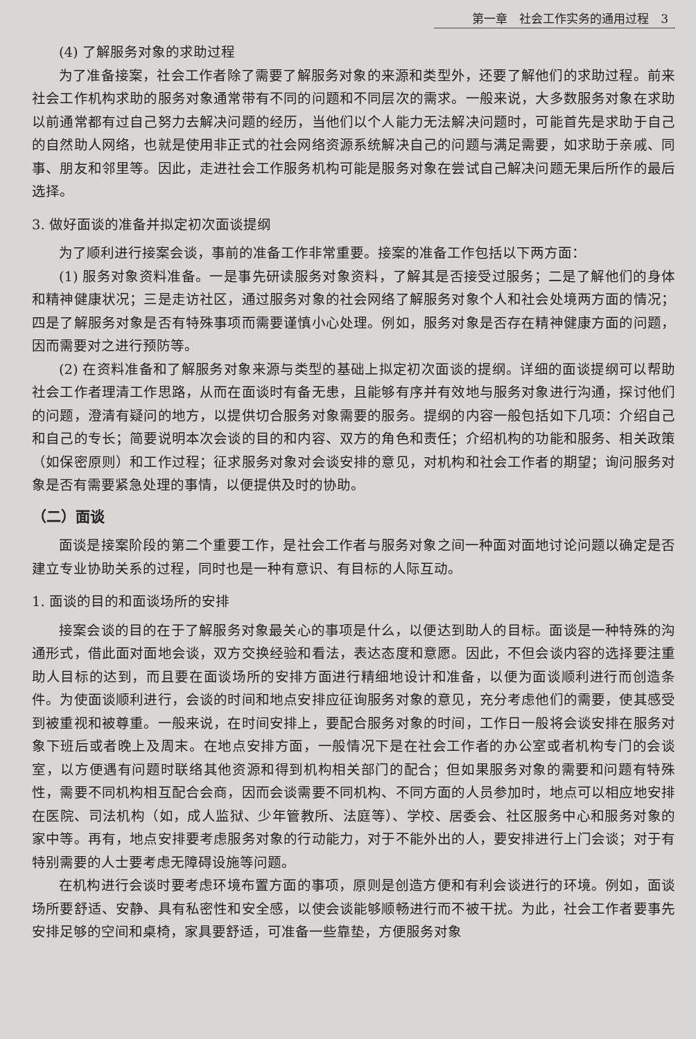第一章　社会工作实务的通用过程　3
(4) 了解服务对象的求助过程
为了准备接案，社会工作者除了需要了解服务对象的来源和类型外，还要了解他们的求助过程。前来社会工作机构求助的服务对象通常带有不同的问题和不同层次的需求。一般来说，大多数服务对象在求助以前通常都有过自己努力去解决问题的经历，当他们以个人能力无法解决问题时，可能首先是求助于自己的自然助人网络，也就是使用非正式的社会网络资源系统解决自己的问题与满足需要，如求助于亲戚、同事、朋友和邻里等。因此，走进社会工作服务机构可能是服务对象在尝试自己解决问题无果后所作的最后选择。
3. 做好面谈的准备并拟定初次面谈提纲
为了顺利进行接案会谈，事前的准备工作非常重要。接案的准备工作包括以下两方面：
(1) 服务对象资料准备。一是事先研读服务对象资料，了解其是否接受过服务；二是了解他们的身体和精神健康状况；三是走访社区，通过服务对象的社会网络了解服务对象个人和社会处境两方面的情况；四是了解服务对象是否有特殊事项而需要谨慎小心处理。例如，服务对象是否存在精神健康方面的问题，因而需要对之进行预防等。
(2) 在资料准备和了解服务对象来源与类型的基础上拟定初次面谈的提纲。详细的面谈提纲可以帮助社会工作者理清工作思路，从而在面谈时有备无患，且能够有序并有效地与服务对象进行沟通，探讨他们的问题，澄清有疑问的地方，以提供切合服务对象需要的服务。提纲的内容一般包括如下几项：介绍自己和自己的专长；简要说明本次会谈的目的和内容、双方的角色和责任；介绍机构的功能和服务、相关政策（如保密原则）和工作过程；征求服务对象对会谈安排的意见，对机构和社会工作者的期望；询问服务对象是否有需要紧急处理的事情，以便提供及时的协助。
（二）面谈
面谈是接案阶段的第二个重要工作，是社会工作者与服务对象之间一种面对面地讨论问题以确定是否建立专业协助关系的过程，同时也是一种有意识、有目标的人际互动。
1. 面谈的目的和面谈场所的安排
接案会谈的目的在于了解服务对象最关心的事项是什么，以便达到助人的目标。面谈是一种特殊的沟通形式，借此面对面地会谈，双方交换经验和看法，表达态度和意愿。因此，不但会谈内容的选择要注重助人目标的达到，而且要在面谈场所的安排方面进行精细地设计和准备，以便为面谈顺利进行而创造条件。为使面谈顺利进行，会谈的时间和地点安排应征询服务对象的意见，充分考虑他们的需要，使其感受到被重视和被尊重。一般来说，在时间安排上，要配合服务对象的时间，工作日一般将会谈安排在服务对象下班后或者晚上及周末。在地点安排方面，一般情况下是在社会工作者的办公室或者机构专门的会谈室，以方便遇有问题时联络其他资源和得到机构相关部门的配合；但如果服务对象的需要和问题有特殊性，需要不同机构相互配合会商，因而会谈需要不同机构、不同方面的人员参加时，地点可以相应地安排在医院、司法机构（如，成人监狱、少年管教所、法庭等）、学校、居委会、社区服务中心和服务对象的家中等。再有，地点安排要考虑服务对象的行动能力，对于不能外出的人，要安排进行上门会谈；对于有特别需要的人士要考虑无障碍设施等问题。
在机构进行会谈时要考虑环境布置方面的事项，原则是创造方便和有利会谈进行的环境。例如，面谈场所要舒适、安静、具有私密性和安全感，以使会谈能够顺畅进行而不被干扰。为此，社会工作者要事先安排足够的空间和桌椅，家具要舒适，可准备一些靠垫，方便服务对象